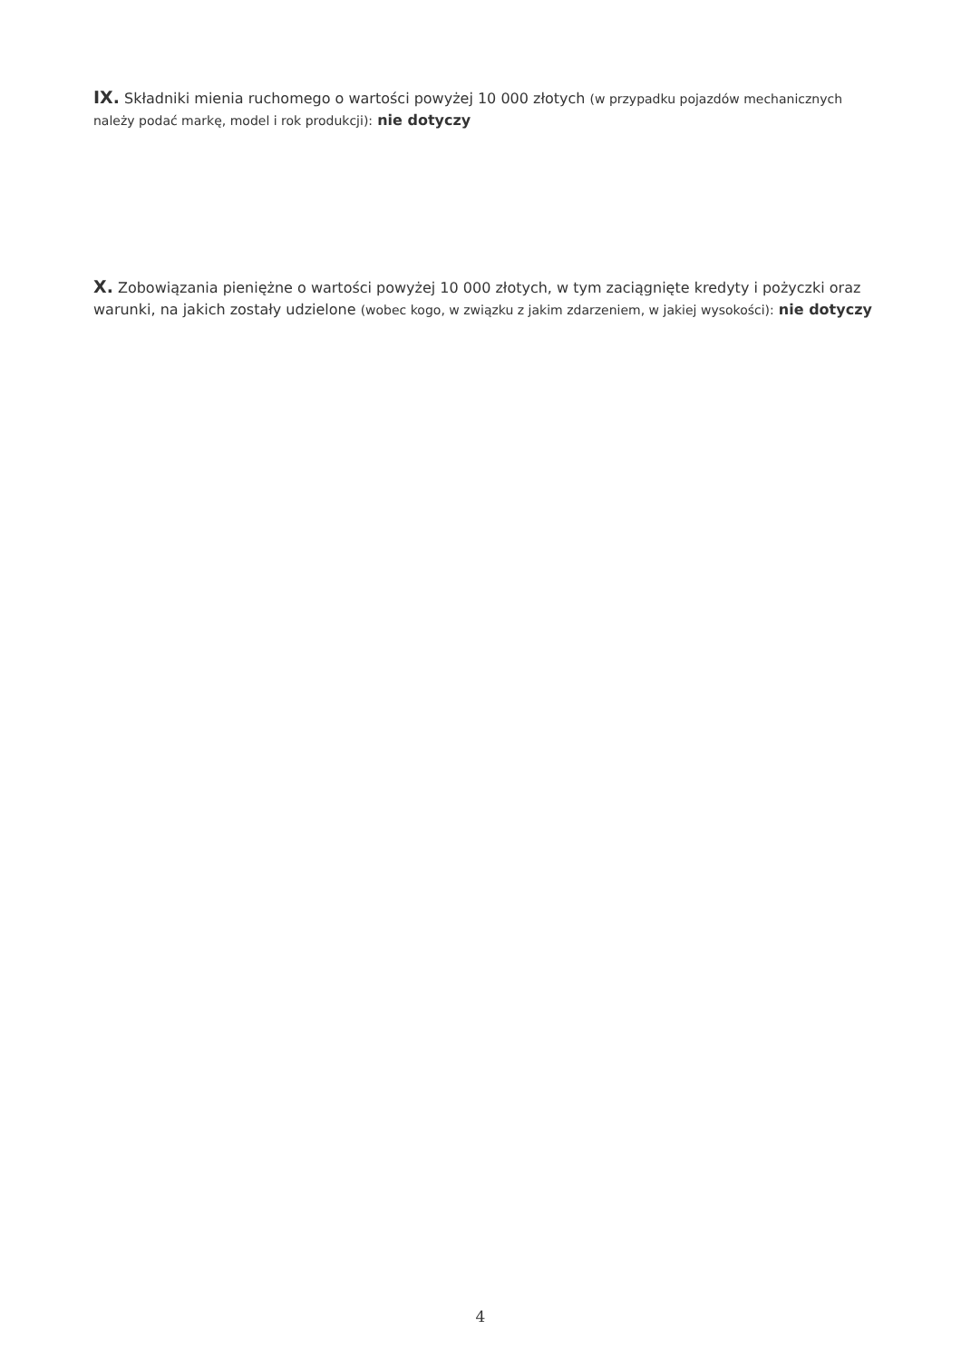IX. Składniki mienia ruchomego o wartości powyżej 10 000 złotych (w przypadku pojazdów mechanicznych należy podać markę, model i rok produkcji): nie dotyczy
X. Zobowiązania pieniężne o wartości powyżej 10 000 złotych, w tym zaciągnięte kredyty i pożyczki oraz warunki, na jakich zostały udzielone (wobec kogo, w związku z jakim zdarzeniem, w jakiej wysokości): nie dotyczy
4